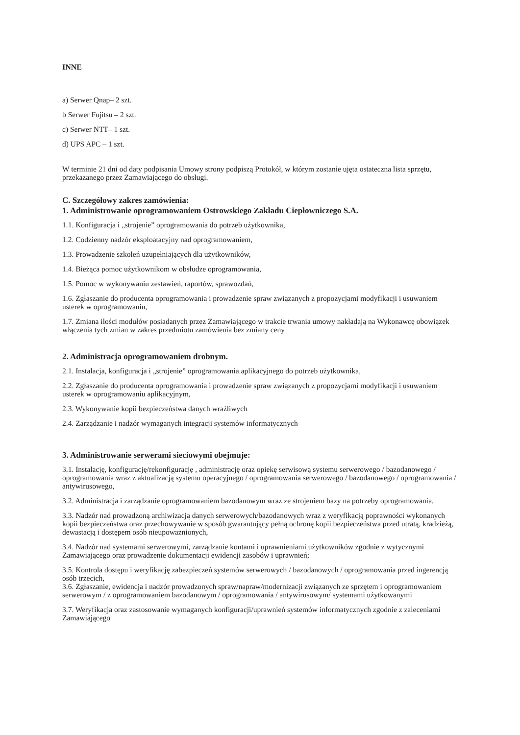INNE
a) Serwer Qnap– 2 szt.
b Serwer Fujitsu – 2 szt.
c) Serwer NTT– 1 szt.
d) UPS APC – 1 szt.
W terminie 21 dni od daty podpisania Umowy strony podpiszą Protokół, w którym zostanie ujęta ostateczna lista sprzętu, przekazanego przez Zamawiającego do obsługi.
C. Szczegółowy zakres zamówienia:
1. Administrowanie oprogramowaniem Ostrowskiego Zakładu Ciepłowniczego S.A.
1.1. Konfiguracja i „strojenie” oprogramowania do potrzeb użytkownika,
1.2. Codzienny nadzór eksploatacyjny nad oprogramowaniem,
1.3. Prowadzenie szkoleń uzupełniających dla użytkowników,
1.4. Bieżąca pomoc użytkownikom w obsłudze oprogramowania,
1.5. Pomoc w wykonywaniu zestawień, raportów, sprawozdań,
1.6. Zgłaszanie do producenta oprogramowania i prowadzenie spraw związanych z propozycjami modyfikacji i usuwaniem usterek w oprogramowaniu,
1.7. Zmiana ilości modułów posiadanych przez Zamawiającego w trakcie trwania umowy nakładają na Wykonawcę obowiązek włączenia tych zmian w zakres przedmiotu zamówienia bez zmiany ceny
2. Administracja oprogramowaniem drobnym.
2.1. Instalacja, konfiguracja i „strojenie” oprogramowania aplikacyjnego do potrzeb użytkownika,
2.2. Zgłaszanie do producenta oprogramowania i prowadzenie spraw związanych z propozycjami modyfikacji i usuwaniem usterek w oprogramowaniu aplikacyjnym,
2.3. Wykonywanie kopii bezpieczeństwa danych wrażliwych
2.4. Zarządzanie i nadzór wymaganych integracji systemów informatycznych
3. Administrowanie serwerami sieciowymi obejmuje:
3.1. Instalację, konfigurację/rekonfigurację , administrację oraz opiekę serwisową systemu serwerowego / bazodanowego / oprogramowania wraz z aktualizacją systemu operacyjnego / oprogramowania serwerowego / bazodanowego / oprogramowania / antywirusowego,
3.2. Administracja i zarządzanie oprogramowaniem bazodanowym wraz ze strojeniem bazy na potrzeby oprogramowania,
3.3. Nadzór nad prowadzoną archiwizacją danych serwerowych/bazodanowych wraz z weryfikacją poprawności wykonanych kopii bezpieczeństwa oraz przechowywanie w sposób gwarantujący pełną ochronę kopii bezpieczeństwa przed utratą, kradzieżą, dewastacją i dostępem osób nieupoważnionych,
3.4. Nadzór nad systemami serwerowymi, zarządzanie kontami i uprawnieniami użytkowników zgodnie z wytycznymi Zamawiającego oraz prowadzenie dokumentacji ewidencji zasobów i uprawnień;
3.5. Kontrola dostępu i weryfikację zabezpieczeń systemów serwerowych / bazodanowych / oprogramowania przed ingerencją osób trzecich,
3.6. Zgłaszanie, ewidencja i nadzór prowadzonych spraw/napraw/modernizacji związanych ze sprzętem i oprogramowaniem serwerowym / z oprogramowaniem bazodanowym / oprogramowania / antywirusowym/ systemami użytkowanymi
3.7. Weryfikacja oraz zastosowanie wymaganych konfiguracji/uprawnień systemów informatycznych zgodnie z zaleceniami Zamawiającego